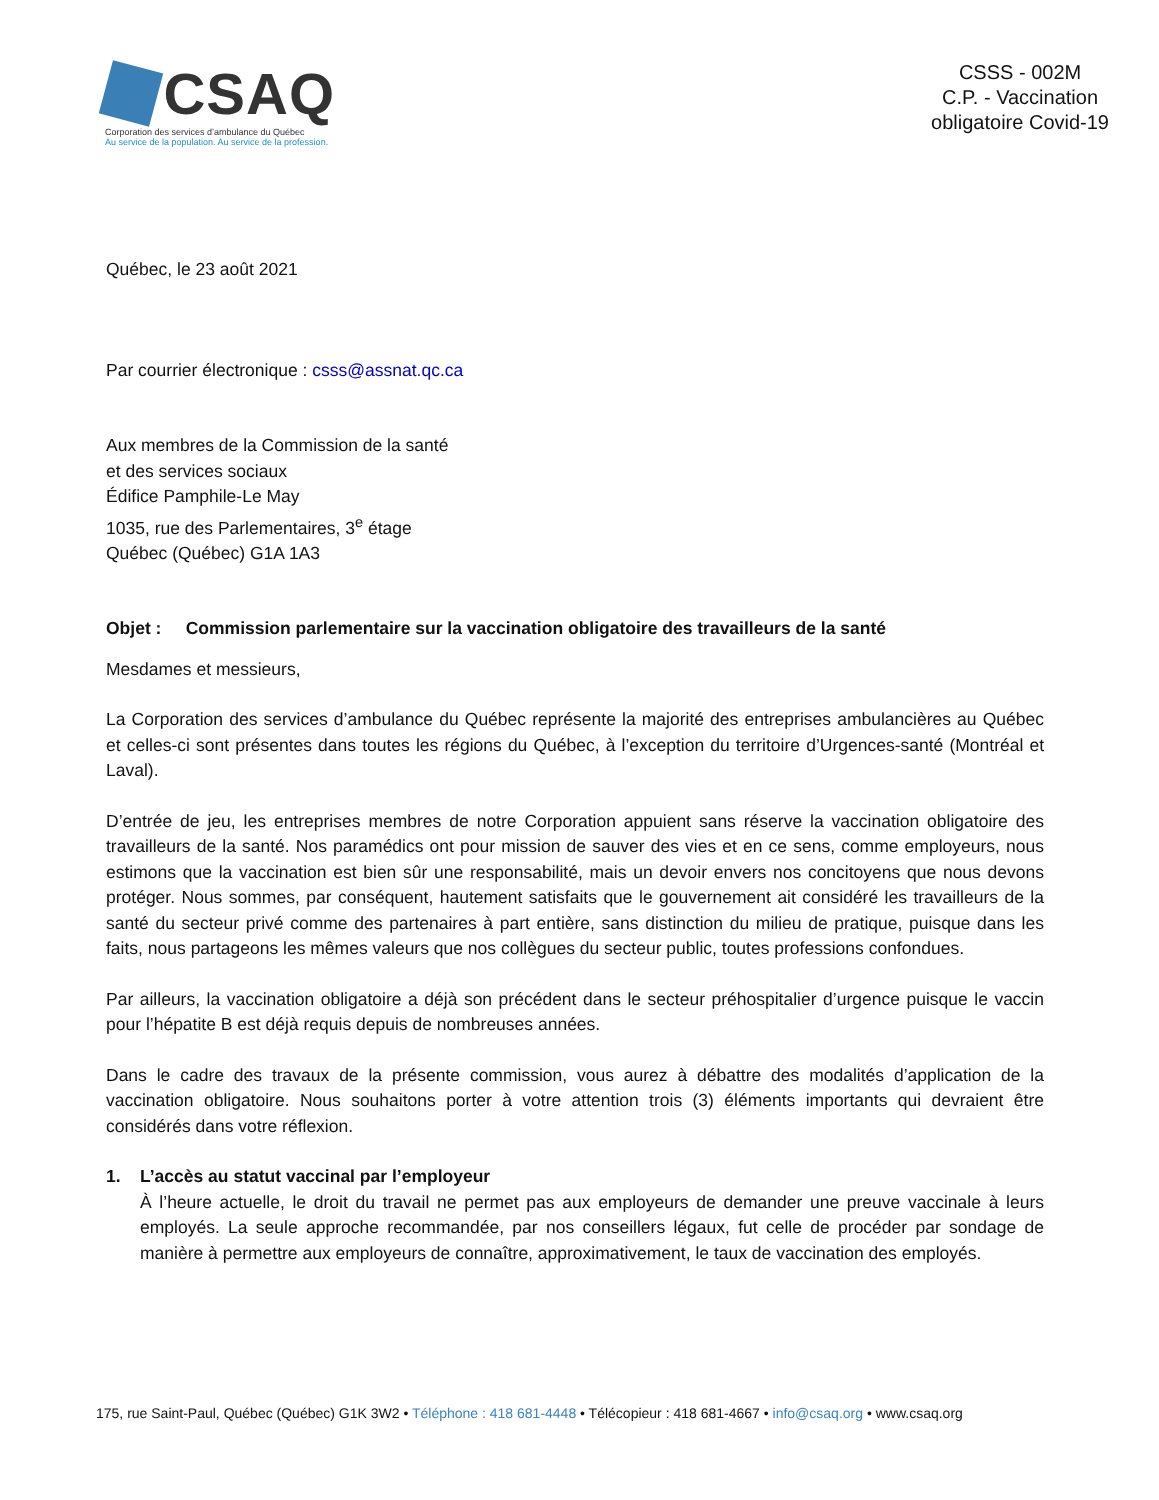CSAQ
Corporation des services d’ambulance du Québec
Au service de la population. Au service de la profession.
CSSS - 002M
C.P. - Vaccination
obligatoire Covid-19
Québec, le 23 août 2021
Par courrier électronique : csss@assnat.qc.ca
Aux membres de la Commission de la santé
et des services sociaux
Édifice Pamphile-Le May
1035, rue des Parlementaires, 3<sup>e</sup> étage
Québec (Québec) G1A 1A3
Objet : Commission parlementaire sur la vaccination obligatoire des travailleurs de la santé
Mesdames et messieurs,
La Corporation des services d’ambulance du Québec représente la majorité des entreprises ambulancières au Québec et celles-ci sont présentes dans toutes les régions du Québec, à l’exception du territoire d’Urgences-santé (Montréal et Laval).
D’entrée de jeu, les entreprises membres de notre Corporation appuient sans réserve la vaccination obligatoire des travailleurs de la santé. Nos paramédics ont pour mission de sauver des vies et en ce sens, comme employeurs, nous estimons que la vaccination est bien sûr une responsabilité, mais un devoir envers nos concitoyens que nous devons protéger. Nous sommes, par conséquent, hautement satisfaits que le gouvernement ait considéré les travailleurs de la santé du secteur privé comme des partenaires à part entière, sans distinction du milieu de pratique, puisque dans les faits, nous partageons les mêmes valeurs que nos collègues du secteur public, toutes professions confondues.
Par ailleurs, la vaccination obligatoire a déjà son précédent dans le secteur préhospitalier d’urgence puisque le vaccin pour l’hépatite B est déjà requis depuis de nombreuses années.
Dans le cadre des travaux de la présente commission, vous aurez à débattre des modalités d’application de la vaccination obligatoire. Nous souhaitons porter à votre attention trois (3) éléments importants qui devraient être considérés dans votre réflexion.
1. L’accès au statut vaccinal par l’employeur
À l’heure actuelle, le droit du travail ne permet pas aux employeurs de demander une preuve vaccinale à leurs employés. La seule approche recommandée, par nos conseillers légaux, fut celle de procéder par sondage de manière à permettre aux employeurs de connaître, approximativement, le taux de vaccination des employés.
175, rue Saint-Paul, Québec (Québec) G1K 3W2 • Téléphone : 418 681-4448 • Télécopieur : 418 681-4667 • info@csaq.org • www.csaq.org